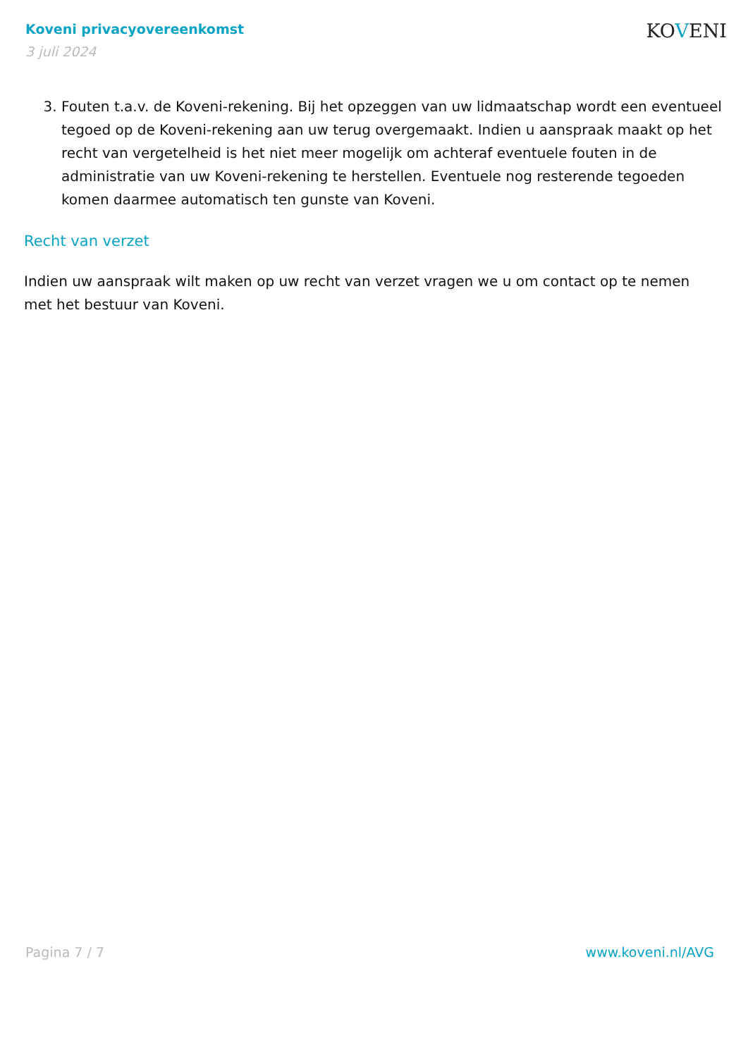Koveni privacyovereenkomst
3 juli 2024
KOVENI
3. Fouten t.a.v. de Koveni-rekening. Bij het opzeggen van uw lidmaatschap wordt een eventueel tegoed op de Koveni-rekening aan uw terug overgemaakt. Indien u aanspraak maakt op het recht van vergetelheid is het niet meer mogelijk om achteraf eventuele fouten in de administratie van uw Koveni-rekening te herstellen. Eventuele nog resterende tegoeden komen daarmee automatisch ten gunste van Koveni.
Recht van verzet
Indien uw aanspraak wilt maken op uw recht van verzet vragen we u om contact op te nemen met het bestuur van Koveni.
Pagina 7 / 7 www.koveni.nl/AVG